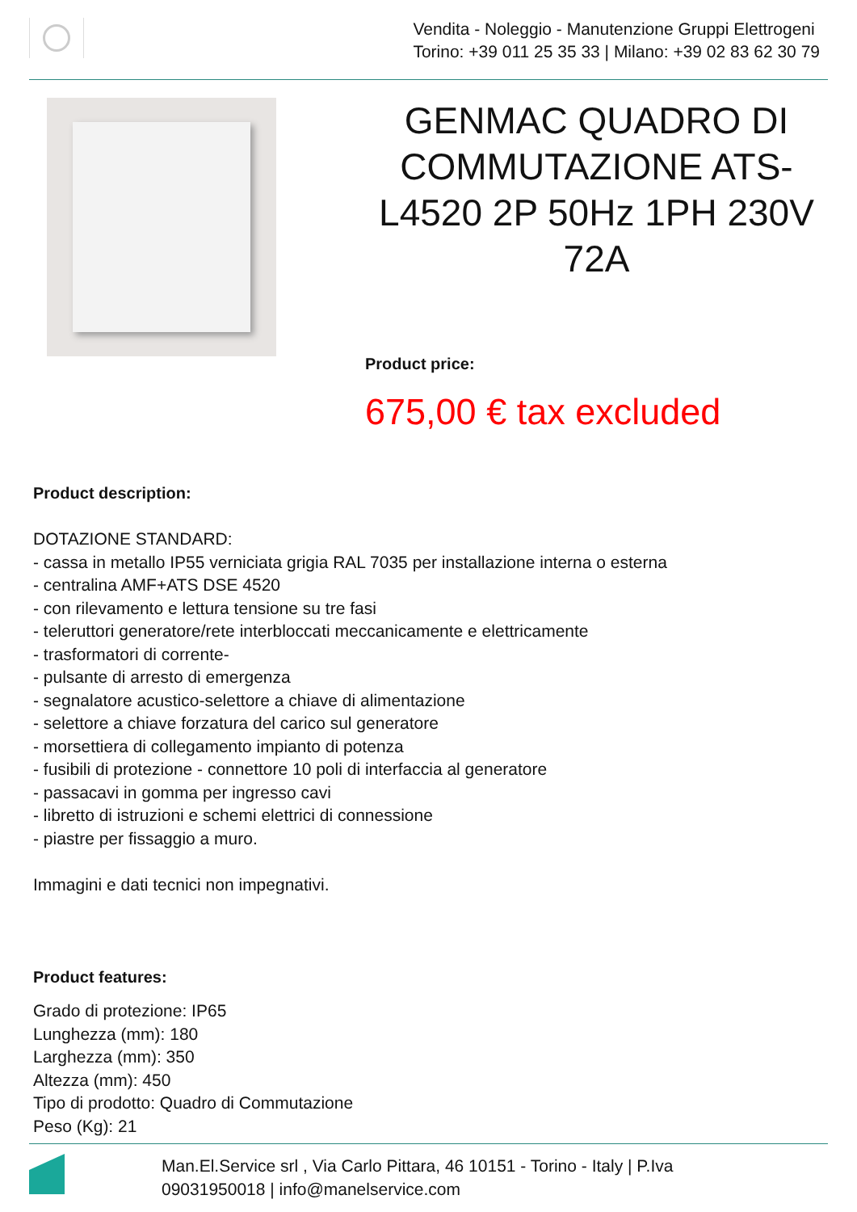Vendita - Noleggio - Manutenzione Gruppi Elettrogeni
Torino: +39 011 25 35 33 | Milano: +39 02 83 62 30 79
GENMAC QUADRO DI COMMUTAZIONE ATS-L4520 2P 50Hz 1PH 230V 72A
Product price:
675,00 € tax excluded
Product description:
DOTAZIONE STANDARD:
- cassa in metallo IP55 verniciata grigia RAL 7035 per installazione interna o esterna
- centralina AMF+ATS DSE 4520
- con rilevamento e lettura tensione su tre fasi
- teleruttori generatore/rete interbloccati meccanicamente e elettricamente
- trasformatori di corrente-
- pulsante di arresto di emergenza
- segnalatore acustico-selettore a chiave di alimentazione
- selettore a chiave forzatura del carico sul generatore
- morsettiera di collegamento impianto di potenza
- fusibili di protezione - connettore 10 poli di interfaccia al generatore
- passacavi in gomma per ingresso cavi
- libretto di istruzioni e schemi elettrici di connessione
- piastre per fissaggio a muro.
Immagini e dati tecnici non impegnativi.
Product features:
Grado di protezione: IP65
Lunghezza (mm): 180
Larghezza (mm): 350
Altezza (mm): 450
Tipo di prodotto: Quadro di Commutazione
Peso (Kg): 21
Man.El.Service srl , Via Carlo Pittara, 46 10151 - Torino - Italy | P.Iva
09031950018 | info@manelservice.com